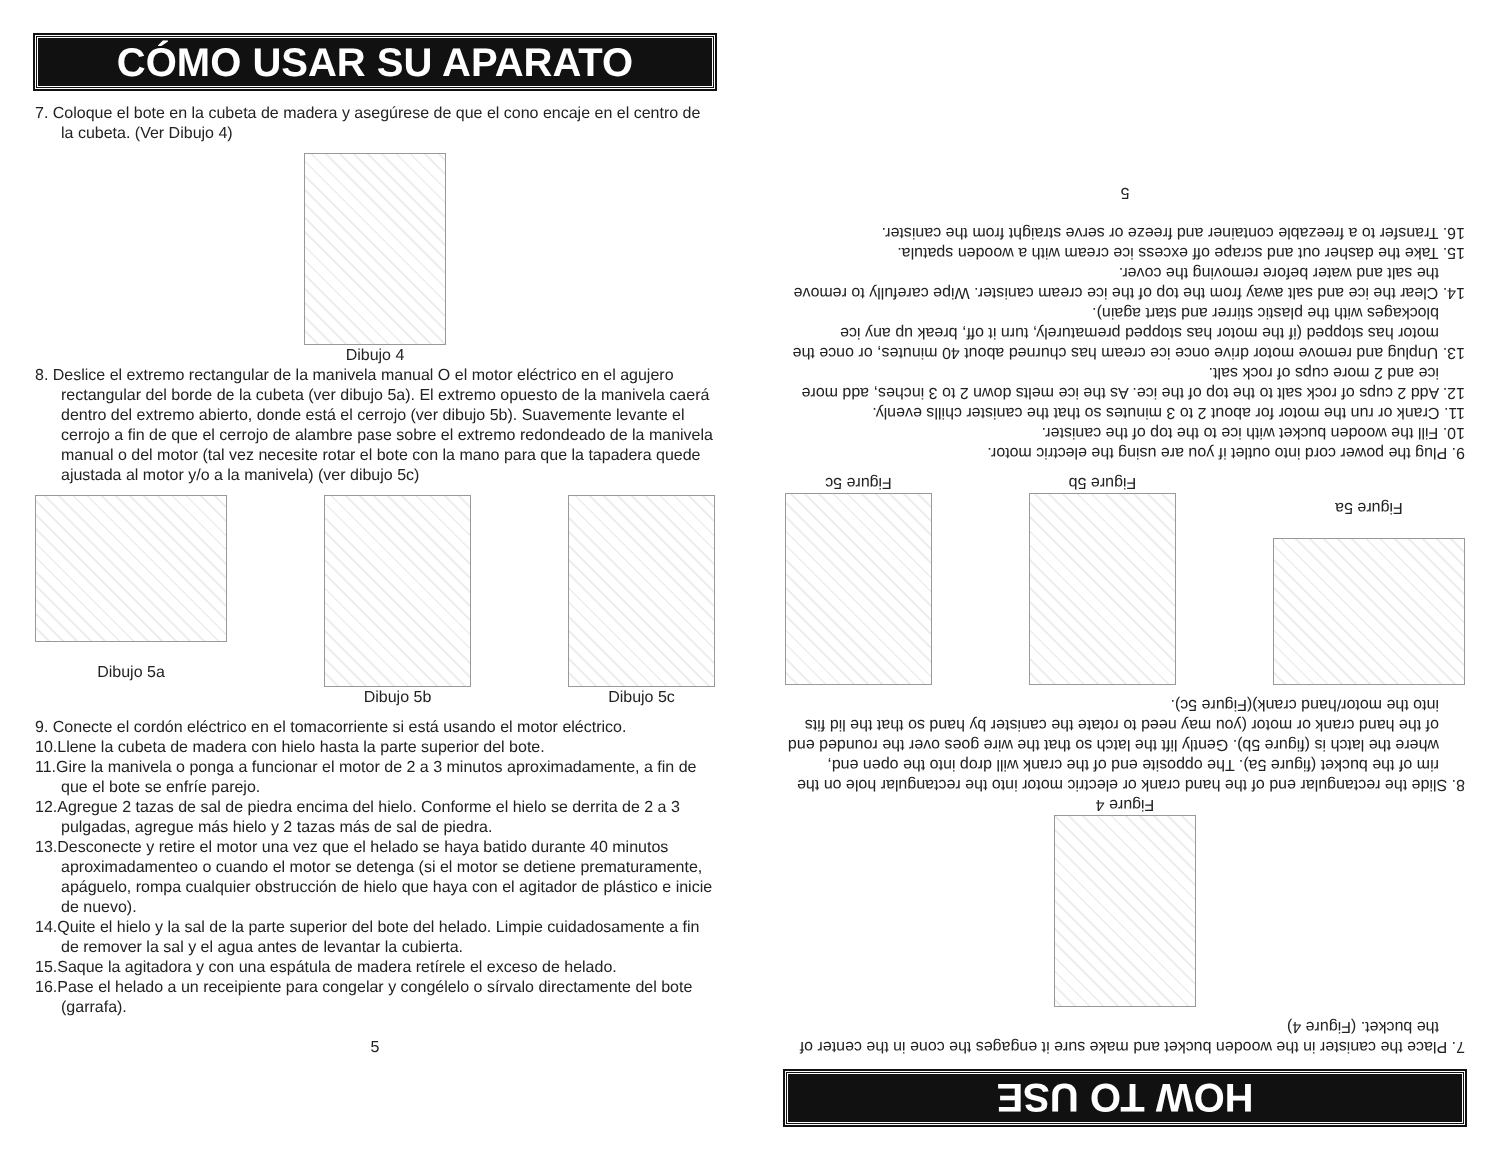CÓMO USAR SU APARATO
7. Coloque el bote en la cubeta de madera y asegúrese de que el cono encaje en el centro de la cubeta. (Ver Dibujo 4)
Dibujo 4
8. Deslice el extremo rectangular de la manivela manual O el motor eléctrico en el agujero rectangular del borde de la cubeta (ver dibujo 5a). El extremo opuesto de la manivela caerá dentro del extremo abierto, donde está el cerrojo (ver dibujo 5b). Suavemente levante el cerrojo a fin de que el cerrojo de alambre pase sobre el extremo redondeado de la manivela manual o del motor (tal vez necesite rotar el bote con la mano para que la tapadera quede ajustada al motor y/o a la manivela) (ver dibujo 5c)
Dibujo 5a Dibujo 5b Dibujo 5c
9. Conecte el cordón eléctrico en el tomacorriente si está usando el motor eléctrico.
10.Llene la cubeta de madera con hielo hasta la parte superior del bote.
11.Gire la manivela o ponga a funcionar el motor de 2 a 3 minutos aproximadamente, a fin de que el bote se enfríe parejo.
12.Agregue 2 tazas de sal de piedra encima del hielo. Conforme el hielo se derrita de 2 a 3 pulgadas, agregue más hielo y 2 tazas más de sal de piedra.
13.Desconecte y retire el motor una vez que el helado se haya batido durante 40 minutos aproximadamenteo o cuando el motor se detenga (si el motor se detiene prematuramente, apáguelo, rompa cualquier obstrucción de hielo que haya con el agitador de plástico e inicie de nuevo).
14.Quite el hielo y la sal de la parte superior del bote del helado. Limpie cuidadosamente a fin de remover la sal y el agua antes de levantar la cubierta.
15.Saque la agitadora y con una espátula de madera retírele el exceso de helado.
16.Pase el helado a un receipiente para congelar y congélelo o sírvalo directamente del bote (garrafa).
5
HOW TO USE
7. Place the canister in the wooden bucket and make sure it engages the cone in the center of the bucket. (Figure 4)
Figure 4
8. Slide the rectangular end of the hand crank or electric motor into the rectangular hole on the rim of the bucket (figure 5a). The opposite end of the crank will drop into the open end, where the latch is (figure 5b). Gently lift the latch so that the wire goes over the rounded end of the hand crank or motor (you may need to rotate the canister by hand so that the lid fits into the motor/hand crank)(Figure 5c).
Figure 5a
Figure 5b
Figure 5c
9. Plug the power cord into outlet if you are using the electric motor.
10. Fill the wooden bucket with ice to the top of the canister.
11. Crank or run the motor for about 2 to 3 minutes so that the canister chills evenly.
12. Add 2 cups of rock salt to the top of the ice. As the ice melts down 2 to 3 inches, add more ice and 2 more cups of rock salt.
13. Unplug and remove motor drive once ice cream has churned about 40 minutes, or once the motor has stopped (if the motor has stopped prematurely, turn it off, break up any ice blockages with the plastic stirrer and start again).
14. Clear the ice and salt away from the top of the ice cream canister. Wipe carefully to remove the salt and water before removing the cover.
15. Take the dasher out and scrape off excess ice cream with a wooden spatula.
16. Transfer to a freezable container and freeze or serve straight from the canister.
5